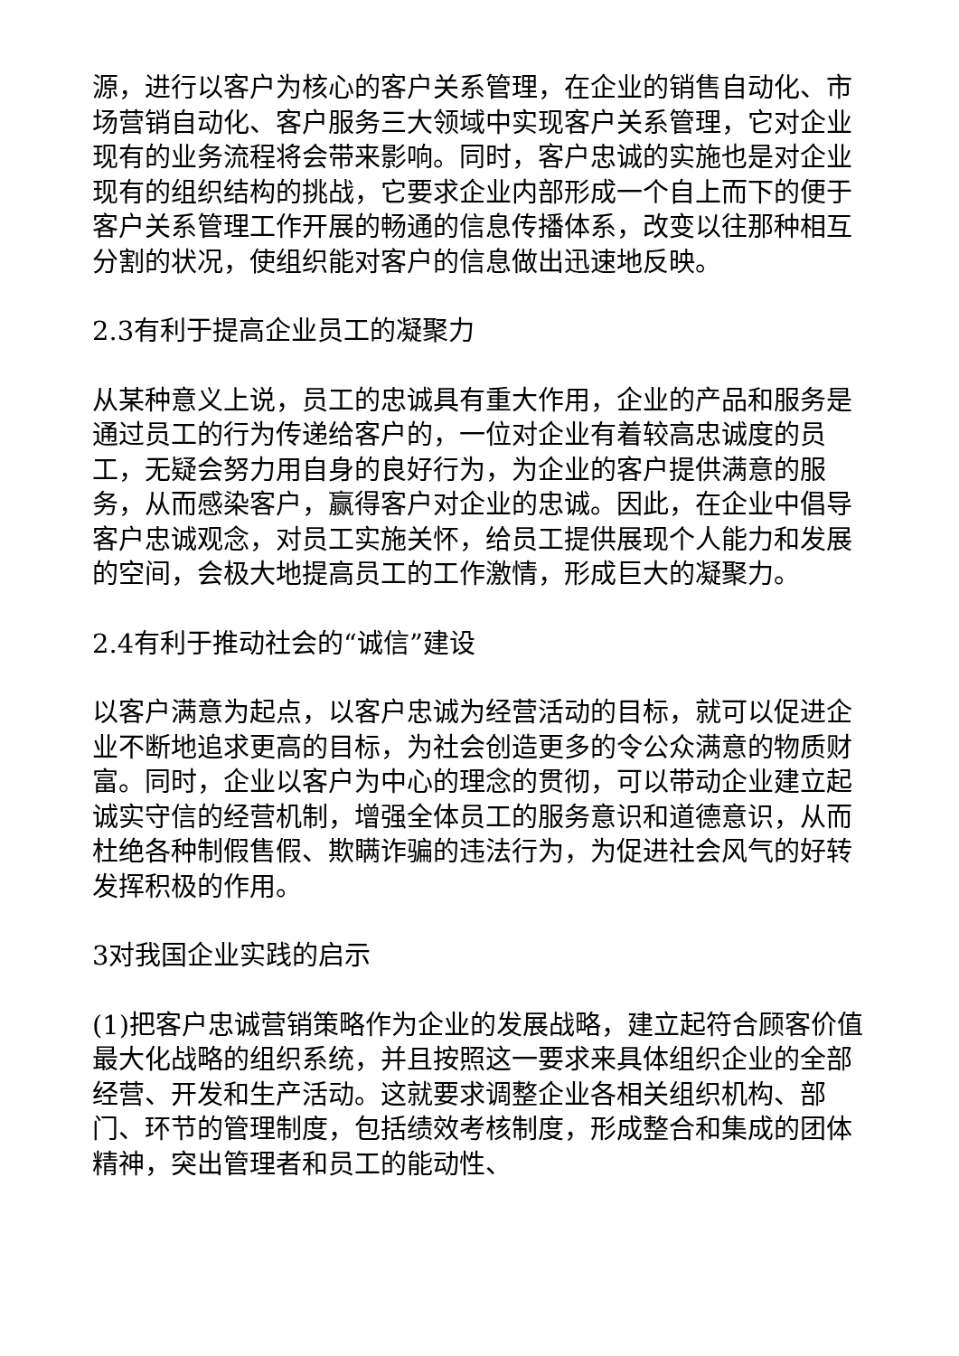源，进行以客户为核心的客户关系管理，在企业的销售自动化、市场营销自动化、客户服务三大领域中实现客户关系管理，它对企业现有的业务流程将会带来影响。同时，客户忠诚的实施也是对企业现有的组织结构的挑战，它要求企业内部形成一个自上而下的便于客户关系管理工作开展的畅通的信息传播体系，改变以往那种相互分割的状况，使组织能对客户的信息做出迅速地反映。
2.3有利于提高企业员工的凝聚力
从某种意义上说，员工的忠诚具有重大作用，企业的产品和服务是通过员工的行为传递给客户的，一位对企业有着较高忠诚度的员工，无疑会努力用自身的良好行为，为企业的客户提供满意的服务，从而感染客户，赢得客户对企业的忠诚。因此，在企业中倡导客户忠诚观念，对员工实施关怀，给员工提供展现个人能力和发展的空间，会极大地提高员工的工作激情，形成巨大的凝聚力。
2.4有利于推动社会的“诚信”建设
以客户满意为起点，以客户忠诚为经营活动的目标，就可以促进企业不断地追求更高的目标，为社会创造更多的令公众满意的物质财富。同时，企业以客户为中心的理念的贯彻，可以带动企业建立起诚实守信的经营机制，增强全体员工的服务意识和道德意识，从而杜绝各种制假售假、欺瞒诈骗的违法行为，为促进社会风气的好转发挥积极的作用。
3对我国企业实践的启示
(1)把客户忠诚营销策略作为企业的发展战略，建立起符合顾客价值最大化战略的组织系统，并且按照这一要求来具体组织企业的全部经营、开发和生产活动。这就要求调整企业各相关组织机构、部门、环节的管理制度，包括绩效考核制度，形成整合和集成的团体精神，突出管理者和员工的能动性、